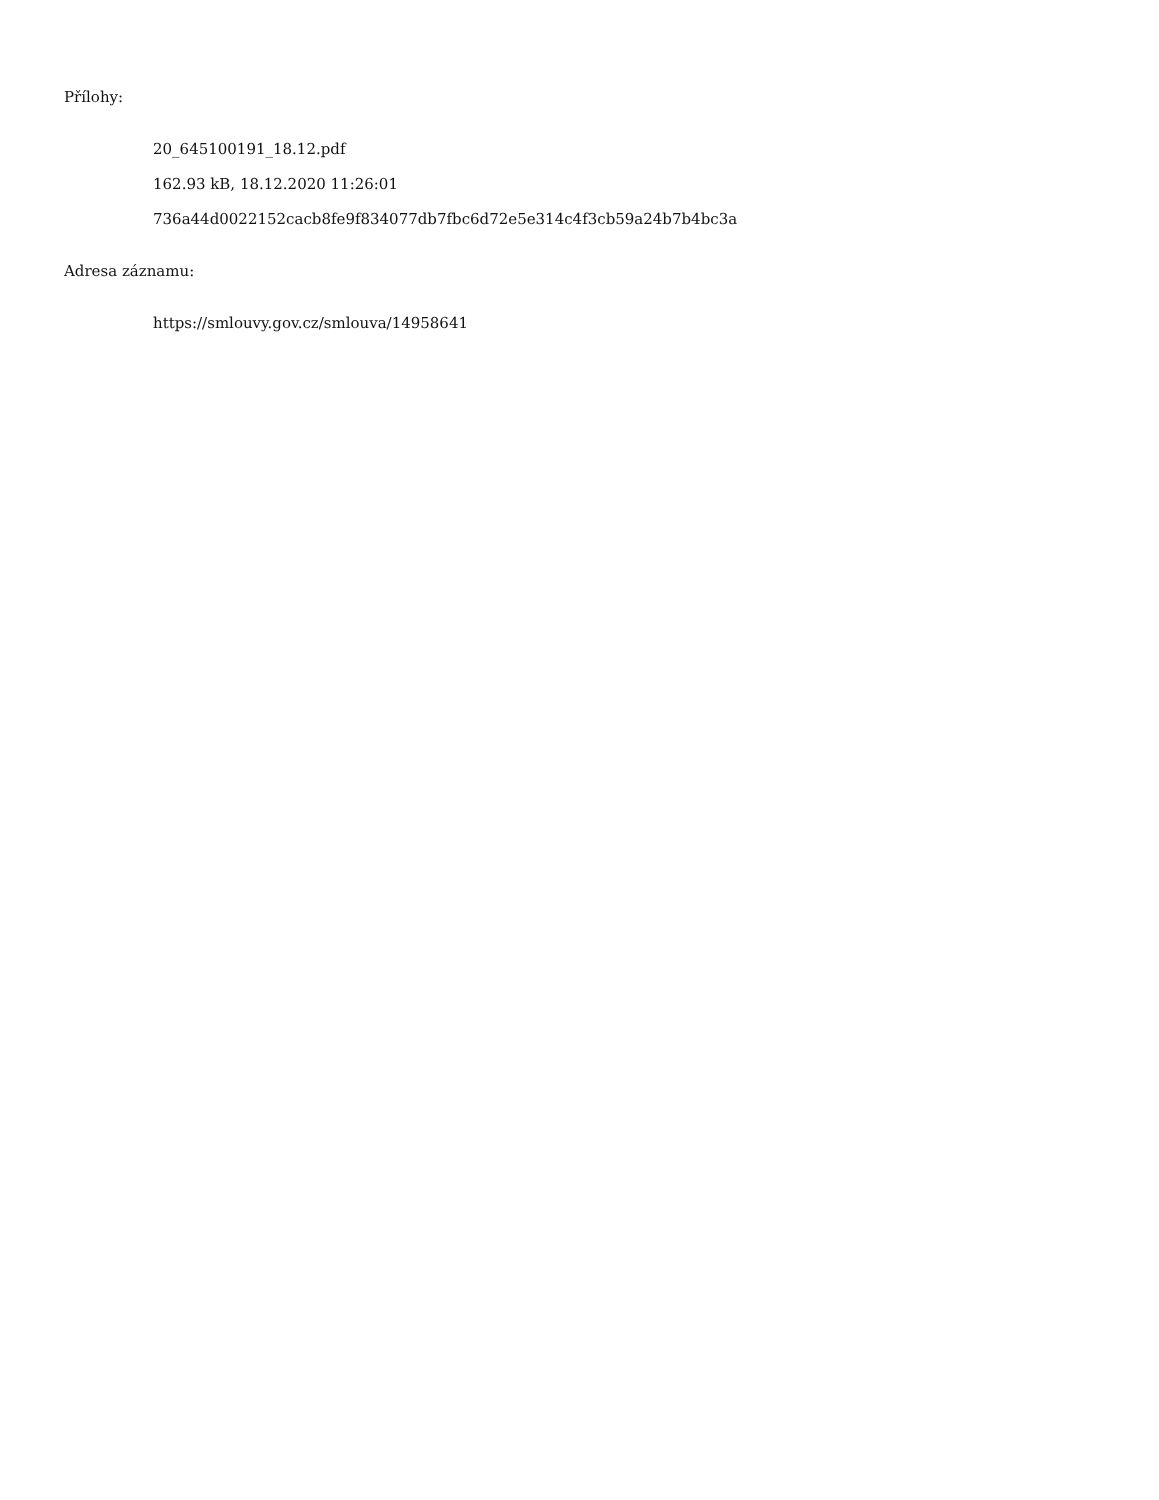Přílohy:
20_645100191_18.12.pdf
162.93 kB, 18.12.2020 11:26:01
736a44d0022152cacb8fe9f834077db7fbc6d72e5e314c4f3cb59a24b7b4bc3a
Adresa záznamu:
https://smlouvy.gov.cz/smlouva/14958641